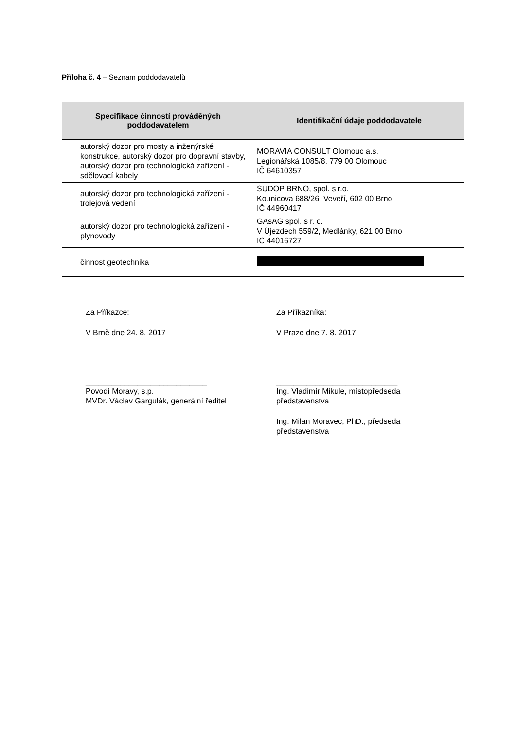Příloha č. 4 – Seznam poddodavatelů
| Specifikace činností prováděných poddodavatelem | Identifikační údaje poddodavatele |
| --- | --- |
| autorský dozor pro mosty a inženýrské konstrukce, autorský dozor pro dopravní stavby, autorský dozor pro technologická zařízení - sdělovací kabely | MORAVIA CONSULT Olomouc a.s. Legionářská 1085/8, 779 00 Olomouc IČ 64610357 |
| autorský dozor pro technologická zařízení - trolejová vedení | SUDOP BRNO, spol. s r.o. Kounicova 688/26, Veveří, 602 00 Brno IČ 44960417 |
| autorský dozor pro technologická zařízení - plynovody | GAsAG spol. s r. o. V Újezdech 559/2, Medlánky, 621 00 Brno IČ 44016727 |
| činnost geotechnika | |
Za Příkazce:
V Brně dne 24. 8. 2017
____________________________
Povodí Moravy, s.p.
MVDr. Václav Gargulák, generální ředitel
Za Příkazníka:
V Praze dne 7. 8. 2017
____________________________
Ing. Vladimír Mikule, místopředseda
představenstva
Ing. Milan Moravec, PhD., předseda
představenstva